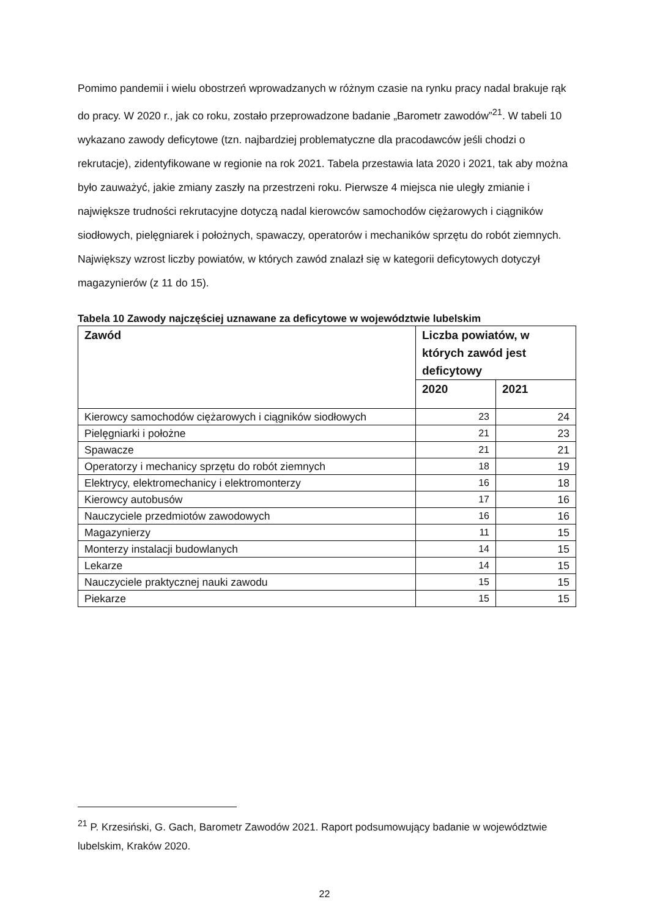Pomimo pandemii i wielu obostrzeń wprowadzanych w różnym czasie na rynku pracy nadal brakuje rąk do pracy. W 2020 r., jak co roku, zostało przeprowadzone badanie „Barometr zawodów”<sup>21</sup>. W tabeli 10 wykazano zawody deficytowe (tzn. najbardziej problematyczne dla pracodawców jeśli chodzi o rekrutacje), zidentyfikowane w regionie na rok 2021. Tabela przestawia lata 2020 i 2021, tak aby można było zauważyć, jakie zmiany zaszły na przestrzeni roku. Pierwsze 4 miejsca nie uległy zmianie i największe trudności rekrutacyjne dotyczą nadal kierowców samochodów ciężarowych i ciągników siodłowych, pielęgniarek i położnych, spawaczy, operatorów i mechaników sprzętu do robót ziemnych. Największy wzrost liczby powiatów, w których zawód znalazł się w kategorii deficytowych dotyczył magazynierów (z 11 do 15).
Tabela 10 Zawody najczęściej uznawane za deficytowe w województwie lubelskim
| Zawód | Liczba powiatów, w których zawód jest deficytowy | |
| --- | --- | --- |
| | 2020 | 2021 |
| Kierowcy samochodów ciężarowych i ciągników siodłowych | 23 | 24 |
| Pielęgniarki i położne | 21 | 23 |
| Spawacze | 21 | 21 |
| Operatorzy i mechanicy sprzętu do robót ziemnych | 18 | 19 |
| Elektrycy, elektromechanicy i elektromonterzy | 16 | 18 |
| Kierowcy autobusów | 17 | 16 |
| Nauczyciele przedmiotów zawodowych | 16 | 16 |
| Magazynierzy | 11 | 15 |
| Monterzy instalacji budowlanych | 14 | 15 |
| Lekarze | 14 | 15 |
| Nauczyciele praktycznej nauki zawodu | 15 | 15 |
| Piekarze | 15 | 15 |
<sup>21</sup> P. Krzesiński, G. Gach, Barometr Zawodów 2021. Raport podsumowujący badanie w województwie lubelskim, Kraków 2020.
22